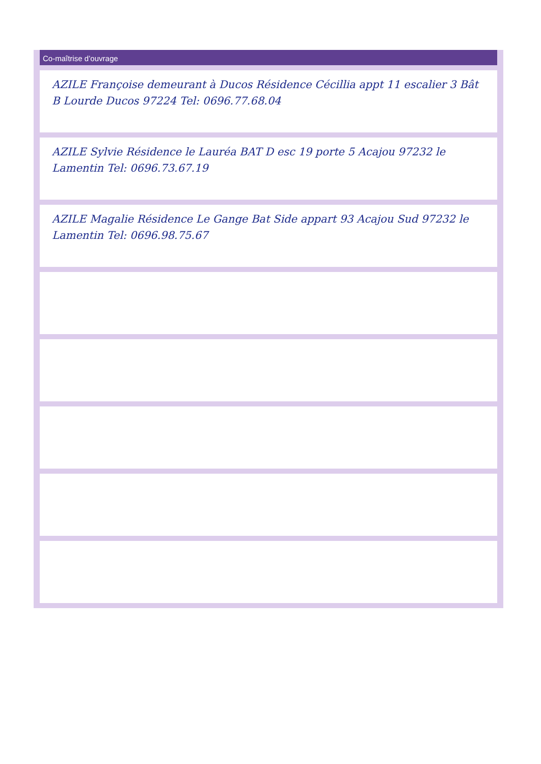Co-maîtrise d’ouvrage
AZILE Françoise demeurant à Ducos Résidence Cécillia appt 11 escalier 3 Bât B Lourde Ducos 97224 Tel: 0696.77.68.04
AZILE Sylvie Résidence le Lauréa BAT D esc 19 porte 5 Acajou 97232 le Lamentin Tel: 0696.73.67.19
AZILE Magalie Résidence Le Gange Bat Side appart 93 Acajou Sud 97232 le Lamentin Tel: 0696.98.75.67